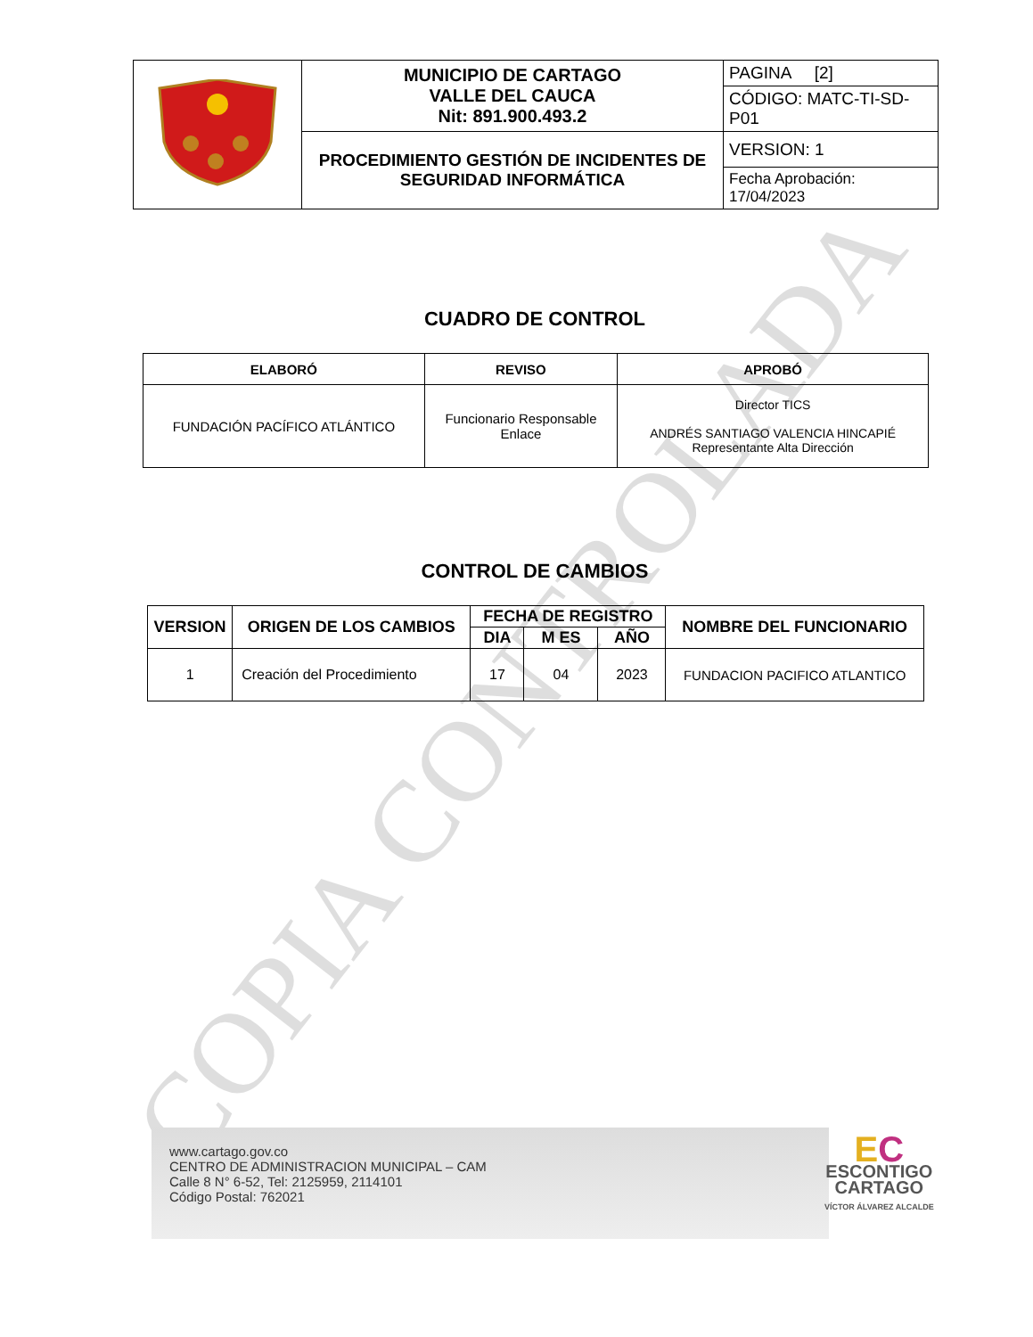| | MUNICIPIO DE CARTAGO VALLE DEL CAUCA Nit: 891.900.493.2 | PAGINA [2] |
| | | CÓDIGO: MATC-TI-SD-P01 |
| | PROCEDIMIENTO GESTIÓN DE INCIDENTES DE SEGURIDAD INFORMÁTICA | VERSION: 1 |
| | | Fecha Aprobación: 17/04/2023 |
CUADRO DE CONTROL
| ELABORÓ | REVISO | APROBÓ |
| --- | --- | --- |
| FUNDACIÓN PACÍFICO ATLÁNTICO | Funcionario Responsable Enlace | Director TICS ANDRÉS SANTIAGO VALENCIA HINCAPIÉ Representante Alta Dirección |
CONTROL DE CAMBIOS
| VERSION | ORIGEN DE LOS CAMBIOS | FECHA DE REGISTRO | | | NOMBRE DEL FUNCIONARIO |
| --- | --- | --- | --- | --- | --- |
| | | DIA | M ES | AÑO | |
| 1 | Creación del Procedimiento | 17 | 04 | 2023 | FUNDACION PACIFICO ATLANTICO |
COPIA CONTROLADA
www.cartago.gov.co
CENTRO DE ADMINISTRACION MUNICIPAL – CAM
Calle 8 N° 6-52, Tel: 2125959, 2114101
Código Postal: 762021
EC
ESCONTIGO
CARTAGO
VÍCTOR ÁLVAREZ ALCALDE